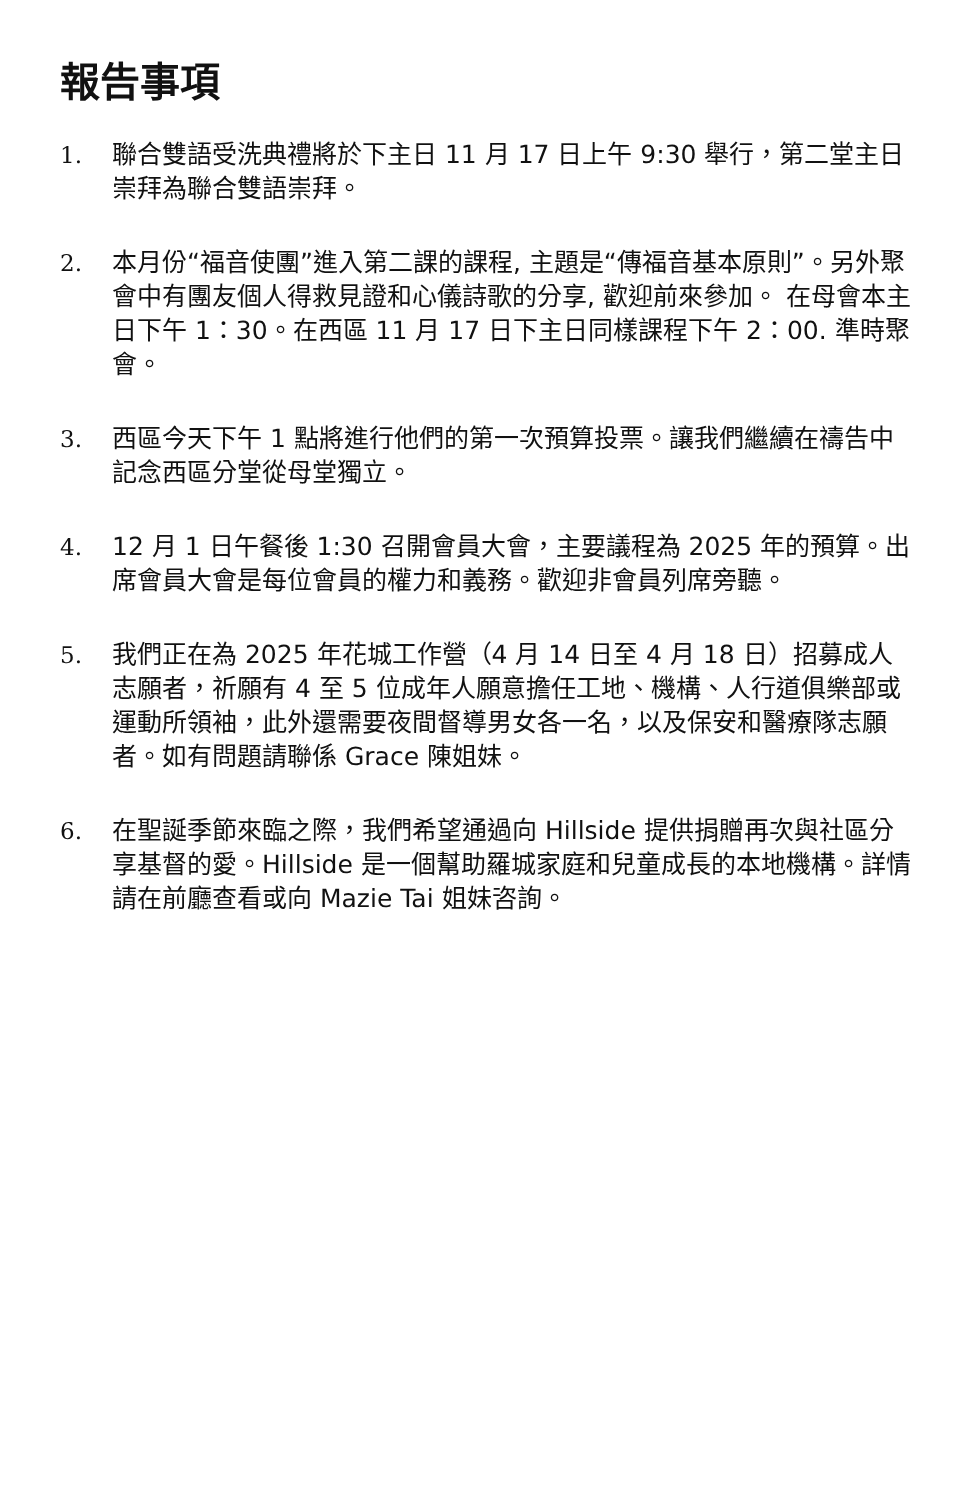報告事項
1. 聯合雙語受洗典禮將於下主日 11 月 17 日上午 9:30 舉行，第二堂主日崇拜為聯合雙語崇拜。
2. 本月份“福音使團”進入第二課的課程, 主題是“傳福音基本原則”。另外聚會中有團友個人得救見證和心儀詩歌的分享, 歡迎前來參加。 在母會本主日下午 1：30。在西區 11 月 17 日下主日同樣課程下午 2：00. 準時聚會。
3. 西區今天下午 1 點將進行他們的第一次預算投票。讓我們繼續在禱告中記念西區分堂從母堂獨立。
4. 12 月 1 日午餐後 1:30 召開會員大會，主要議程為 2025 年的預算。出席會員大會是每位會員的權力和義務。歡迎非會員列席旁聽。
5. 我們正在為 2025 年花城工作營（4 月 14 日至 4 月 18 日）招募成人志願者，祈願有 4 至 5 位成年人願意擔任工地、機構、人行道俱樂部或運動所領袖，此外還需要夜間督導男女各一名，以及保安和醫療隊志願者。如有問題請聯係 Grace 陳姐妹。
6. 在聖誕季節來臨之際，我們希望通過向 Hillside 提供捐贈再次與社區分享基督的愛。Hillside 是一個幫助羅城家庭和兒童成長的本地機構。詳情請在前廳查看或向 Mazie Tai 姐妹咨詢。